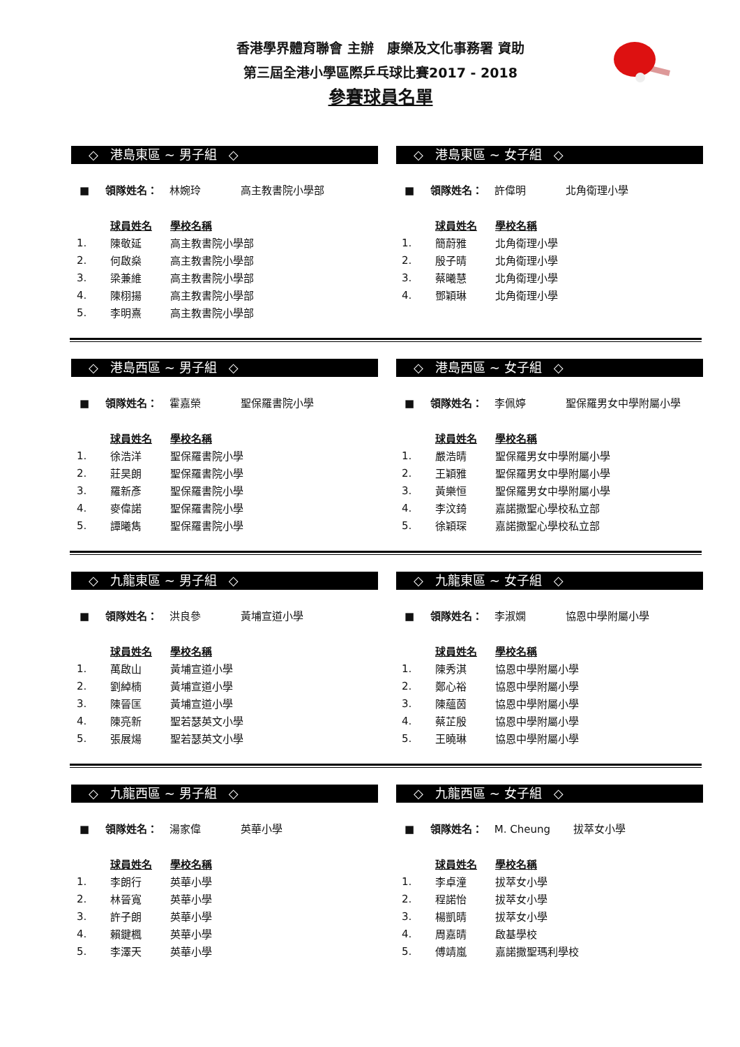香港學界體育聯會 主辦 康樂及文化事務署 資助
第三屆全港小學區際乒乓球比賽2017 - 2018
參賽球員名單
◇ 港島東區 ~ 男子組 ◇
■ 領隊姓名： 林婉玲 高主教書院小學部
| | 球員姓名 | 學校名稱 |
| --- | --- | --- |
| 1. | 陳敬延 | 高主教書院小學部 |
| 2. | 何啟燊 | 高主教書院小學部 |
| 3. | 梁兼維 | 高主教書院小學部 |
| 4. | 陳栩揚 | 高主教書院小學部 |
| 5. | 李明熹 | 高主教書院小學部 |
◇ 港島東區 ~ 女子組 ◇
■ 領隊姓名： 許偉明 北角衛理小學
| | 球員姓名 | 學校名稱 |
| --- | --- | --- |
| 1. | 簡蔚雅 | 北角衛理小學 |
| 2. | 殷子晴 | 北角衛理小學 |
| 3. | 蔡曦慧 | 北角衛理小學 |
| 4. | 鄧穎琳 | 北角衛理小學 |
◇ 港島西區 ~ 男子組 ◇
■ 領隊姓名： 霍嘉榮 聖保羅書院小學
| | 球員姓名 | 學校名稱 |
| --- | --- | --- |
| 1. | 徐浩洋 | 聖保羅書院小學 |
| 2. | 莊昊朗 | 聖保羅書院小學 |
| 3. | 羅新彥 | 聖保羅書院小學 |
| 4. | 麥偉諾 | 聖保羅書院小學 |
| 5. | 譚曦雋 | 聖保羅書院小學 |
◇ 港島西區 ~ 女子組 ◇
■ 領隊姓名： 李佩婷 聖保羅男女中學附屬小學
| | 球員姓名 | 學校名稱 |
| --- | --- | --- |
| 1. | 嚴浩晴 | 聖保羅男女中學附屬小學 |
| 2. | 王穎雅 | 聖保羅男女中學附屬小學 |
| 3. | 黃樂恒 | 聖保羅男女中學附屬小學 |
| 4. | 李汶錡 | 嘉諾撒聖心學校私立部 |
| 5. | 徐穎琛 | 嘉諾撒聖心學校私立部 |
◇ 九龍東區 ~ 男子組 ◇
■ 領隊姓名： 洪良參 黃埔宣道小學
| | 球員姓名 | 學校名稱 |
| --- | --- | --- |
| 1. | 萬啟山 | 黃埔宣道小學 |
| 2. | 劉綽楠 | 黃埔宣道小學 |
| 3. | 陳晉匡 | 黃埔宣道小學 |
| 4. | 陳亮新 | 聖若瑟英文小學 |
| 5. | 張展煬 | 聖若瑟英文小學 |
◇ 九龍東區 ~ 女子組 ◇
■ 領隊姓名： 李淑嫻 協恩中學附屬小學
| | 球員姓名 | 學校名稱 |
| --- | --- | --- |
| 1. | 陳秀淇 | 協恩中學附屬小學 |
| 2. | 鄭心裕 | 協恩中學附屬小學 |
| 3. | 陳蘊茵 | 協恩中學附屬小學 |
| 4. | 蔡芷殷 | 協恩中學附屬小學 |
| 5. | 王曉琳 | 協恩中學附屬小學 |
◇ 九龍西區 ~ 男子組 ◇
■ 領隊姓名： 湯家偉 英華小學
| | 球員姓名 | 學校名稱 |
| --- | --- | --- |
| 1. | 李朗行 | 英華小學 |
| 2. | 林晉寬 | 英華小學 |
| 3. | 許子朗 | 英華小學 |
| 4. | 賴鍵楓 | 英華小學 |
| 5. | 李澤天 | 英華小學 |
◇ 九龍西區 ~ 女子組 ◇
■ 領隊姓名： M. Cheung 拔萃女小學
| | 球員姓名 | 學校名稱 |
| --- | --- | --- |
| 1. | 李卓潼 | 拔萃女小學 |
| 2. | 程諾怡 | 拔萃女小學 |
| 3. | 楊凱晴 | 拔萃女小學 |
| 4. | 周嘉晴 | 啟基學校 |
| 5. | 傅靖嵐 | 嘉諾撒聖瑪利學校 |